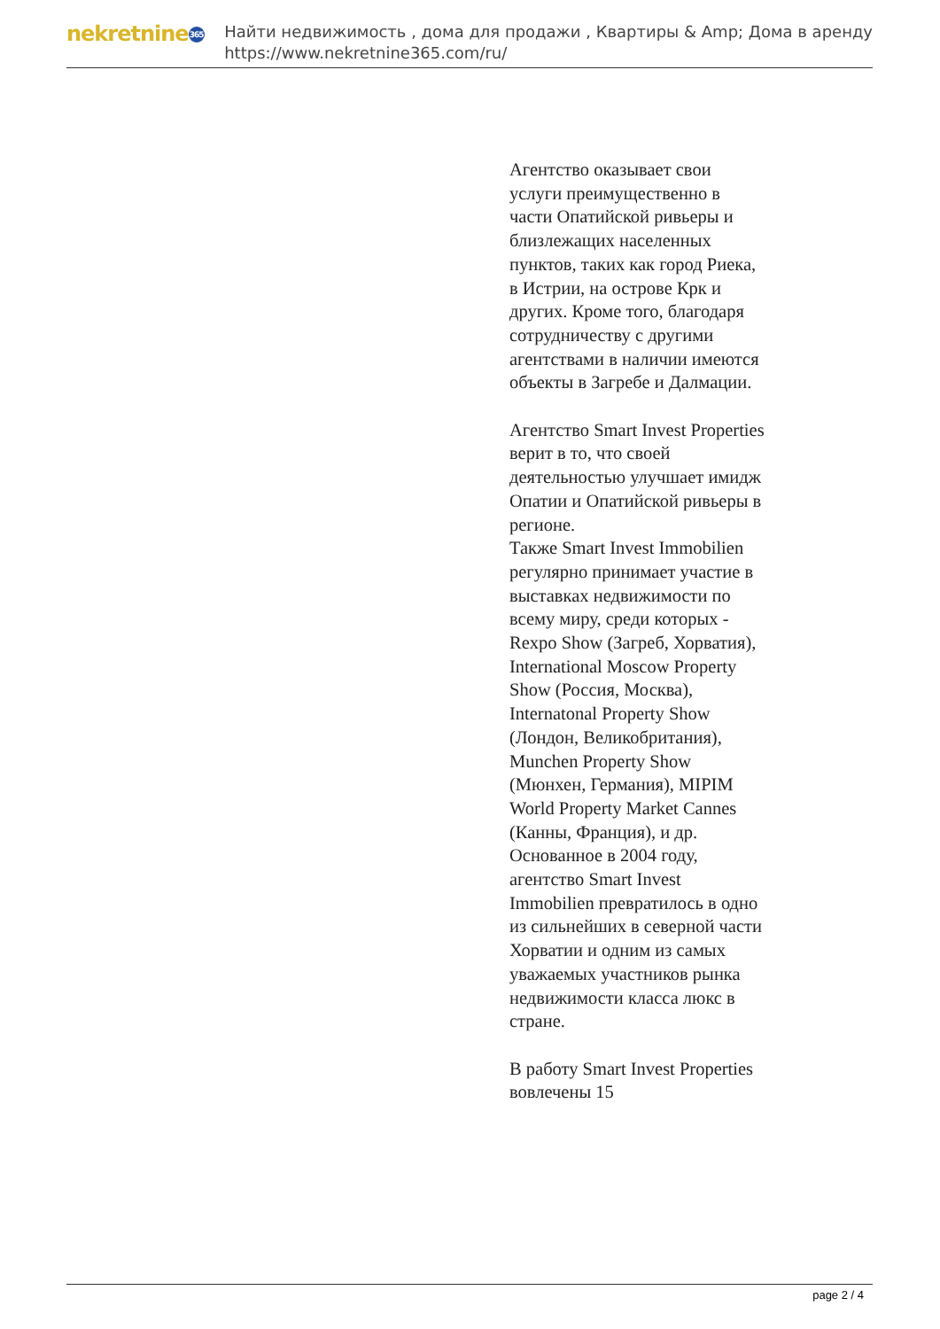nekretnine 365
Найти недвижимость , дома для продажи , Квартиры & Amp; Дома в аренду
https://www.nekretnine365.com/ru/
Агентство оказывает свои услуги преимущественно в части Опатийской ривьеры и близлежащих населенных пунктов, таких как город Риека, в Истрии, на острове Крк и других. Кроме того, благодаря сотрудничеству с другими агентствами в наличии имеются объекты в Загребе и Далмации.
Агентство Smart Invest Properties верит в то, что своей деятельностью улучшает имидж Опатии и Опатийской ривьеры в регионе.
Также Smart Invest Immobilien регулярно принимает участие в выставках недвижимости по всему миру, среди которых - Rexpo Show (Загреб, Хорватия), International Moscow Property Show (Россия, Москва), Internatonal Property Show (Лондон, Великобритания), Munchen Property Show (Мюнхен, Германия), MIPIM World Property Market Cannes (Канны, Франция), и др.
Основанное в 2004 году, агентство Smart Invest Immobilien превратилось в одно из сильнейших в северной части Хорватии и одним из самых уважаемых участников рынка недвижимости класса люкс в стране.
В работу Smart Invest Properties вовлечены 15
page 2 / 4